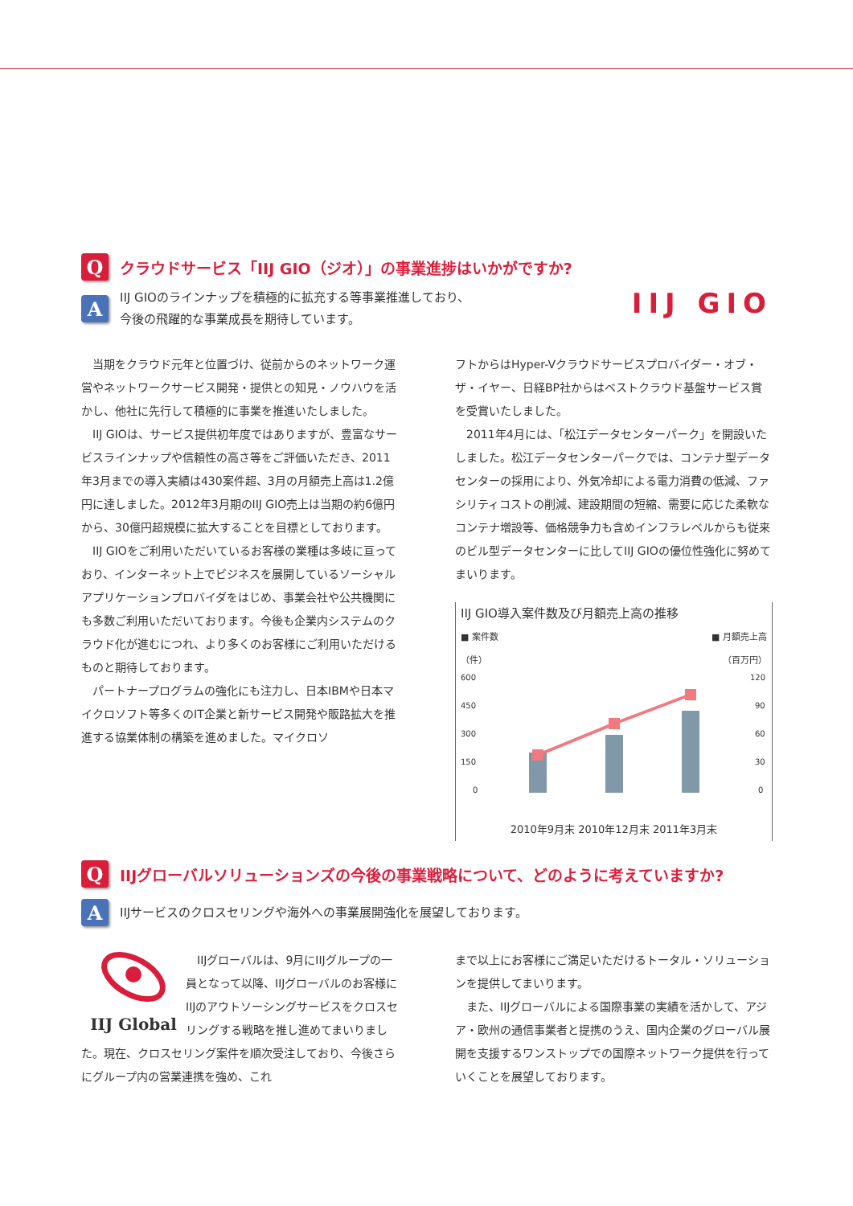Q
クラウドサービス「IIJ GIO（ジオ）」の事業進捗はいかがですか?
A
IIJ GIOのラインナップを積極的に拡充する等事業推進しており、
今後の飛躍的な事業成長を期待しています。
IIJ GIO
当期をクラウド元年と位置づけ、従前からのネットワーク運営やネットワークサービス開発・提供との知見・ノウハウを活かし、他社に先行して積極的に事業を推進いたしました。
IIJ GIOは、サービス提供初年度ではありますが、豊富なサービスラインナップや信頼性の高さ等をご評価いただき、2011年3月までの導入実績は430案件超、3月の月額売上高は1.2億円に達しました。2012年3月期のIIJ GIO売上は当期の約6億円から、30億円超規模に拡大することを目標としております。
IIJ GIOをご利用いただいているお客様の業種は多岐に亘っており、インターネット上でビジネスを展開しているソーシャルアプリケーションプロバイダをはじめ、事業会社や公共機関にも多数ご利用いただいております。今後も企業内システムのクラウド化が進むにつれ、より多くのお客様にご利用いただけるものと期待しております。
パートナープログラムの強化にも注力し、日本IBMや日本マイクロソフト等多くのIT企業と新サービス開発や販路拡大を推進する協業体制の構築を進めました。マイクロソ
フトからはHyper-Vクラウドサービスプロバイダー・オブ・ザ・イヤー、日経BP社からはベストクラウド基盤サービス賞を受賞いたしました。
2011年4月には、「松江データセンターパーク」を開設いたしました。松江データセンターパークでは、コンテナ型データセンターの採用により、外気冷却による電力消費の低減、ファシリティコストの削減、建設期間の短縮、需要に応じた柔軟なコンテナ増設等、価格競争力も含めインフラレベルからも従来のビル型データセンターに比してIIJ GIOの優位性強化に努めてまいります。
IIJ GIO導入案件数及び月額売上高の推移
■ 案件数
（件） ■ 月額売上高
（百万円）
600
450
300
150
0
120
90
60
30
0
2010年9月末 2010年12月末 2011年3月末
Q
IIJグローバルソリューションズの今後の事業戦略について、どのように考えていますか?
A
IIJサービスのクロスセリングや海外への事業展開強化を展望しております。
IIJ Global
IIJグローバルは、9月にIIJグループの一員となって以降、IIJグローバルのお客様にIIJのアウトソーシングサービスをクロスセリングする戦略を推し進めてまいりました。現在、クロスセリング案件を順次受注しており、今後さらにグループ内の営業連携を強め、これ
まで以上にお客様にご満足いただけるトータル・ソリューションを提供してまいります。
また、IIJグローバルによる国際事業の実績を活かして、アジア・欧州の通信事業者と提携のうえ、国内企業のグローバル展開を支援するワンストップでの国際ネットワーク提供を行っていくことを展望しております。